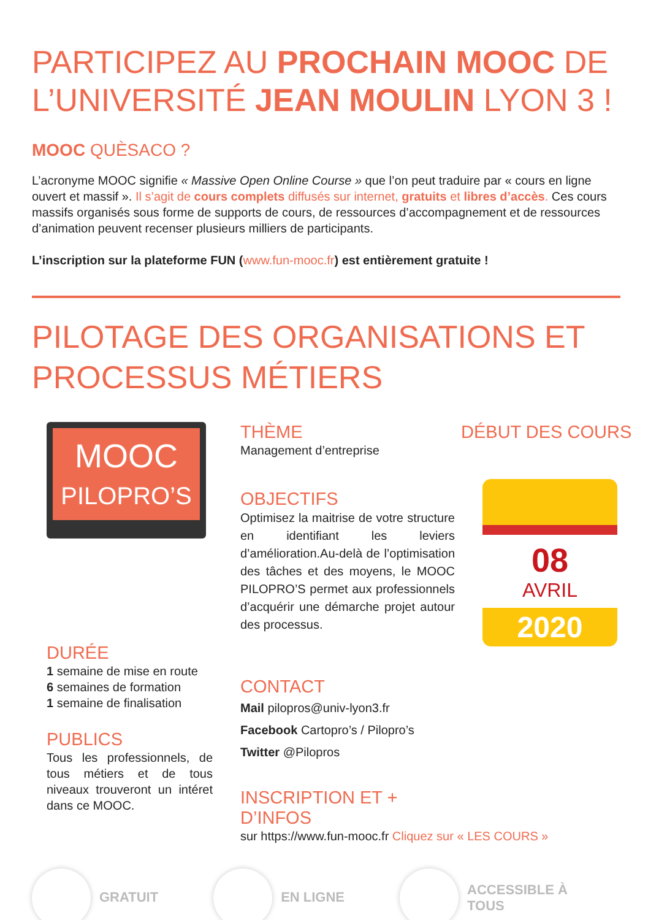PARTICIPEZ AU PROCHAIN MOOC DE L’UNIVERSITÉ JEAN MOULIN LYON 3 !
MOOC QUÈSACO ?
L’acronyme MOOC signifie « Massive Open Online Course » que l’on peut traduire par « cours en ligne ouvert et massif ». Il s’agit de cours complets diffusés sur internet, gratuits et libres d’accès. Ces cours massifs organisés sous forme de supports de cours, de ressources d’accompagnement et de ressources d’animation peuvent recenser plusieurs milliers de participants.
L’inscription sur la plateforme FUN (www.fun-mooc.fr) est entièrement gratuite !
PILOTAGE DES ORGANISATIONS ET
PROCESSUS MÉTIERS
MOOC
PILOPRO’S
DURÉE
1 semaine de mise en route
6 semaines de formation
1 semaine de finalisation
PUBLICS
Tous les professionnels, de tous métiers et de tous niveaux trouveront un intéret dans ce MOOC.
THÈME
Management d’entreprise
OBJECTIFS
Optimisez la maitrise de votre structure en identifiant les leviers d’amélioration.Au-delà de l’optimisation des tâches et des moyens, le MOOC PILOPRO’S permet aux professionnels d’acquérir une démarche projet autour des processus.
CONTACT
Mail pilopros@univ-lyon3.fr
Facebook Cartopro’s / Pilopro’s
Twitter @Pilopros
INSCRIPTION ET + D’INFOS
sur https://www.fun-mooc.fr Cliquez sur « LES COURS »
DÉBUT DES COURS
08
AVRIL
2020
GRATUIT EN LIGNE
ACCESSIBLE À
TOUS